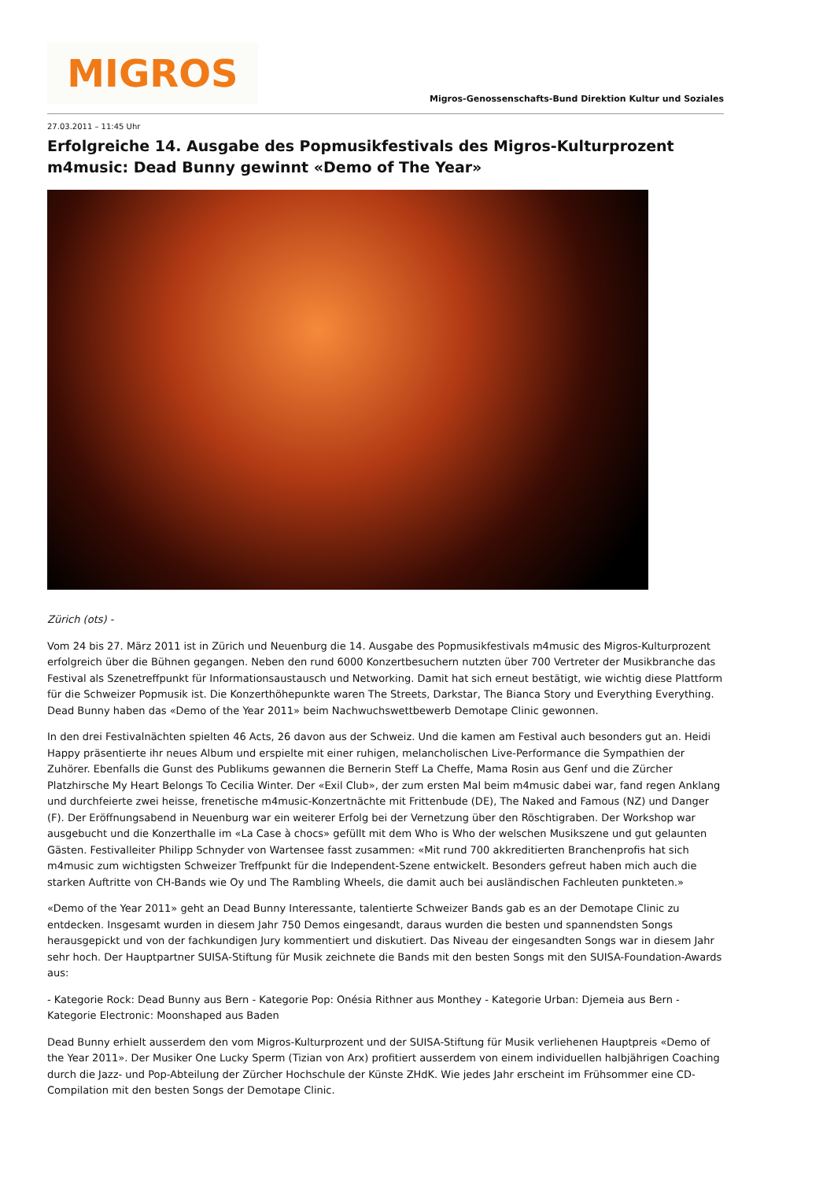MIGROS
Migros-Genossenschafts-Bund Direktion Kultur und Soziales
27.03.2011 – 11:45 Uhr
Erfolgreiche 14. Ausgabe des Popmusikfestivals des Migros-Kulturprozent m4music: Dead Bunny gewinnt «Demo of The Year»
Zürich (ots) -
Vom 24 bis 27. März 2011 ist in Zürich und Neuenburg die 14. Ausgabe des Popmusikfestivals m4music des Migros-Kulturprozent erfolgreich über die Bühnen gegangen. Neben den rund 6000 Konzertbesuchern nutzten über 700 Vertreter der Musikbranche das Festival als Szenetreffpunkt für Informationsaustausch und Networking. Damit hat sich erneut bestätigt, wie wichtig diese Plattform für die Schweizer Popmusik ist. Die Konzerthöhepunkte waren The Streets, Darkstar, The Bianca Story und Everything Everything. Dead Bunny haben das «Demo of the Year 2011» beim Nachwuchswettbewerb Demotape Clinic gewonnen.
In den drei Festivalnächten spielten 46 Acts, 26 davon aus der Schweiz. Und die kamen am Festival auch besonders gut an. Heidi Happy präsentierte ihr neues Album und erspielte mit einer ruhigen, melancholischen Live-Performance die Sympathien der Zuhörer. Ebenfalls die Gunst des Publikums gewannen die Bernerin Steff La Cheffe, Mama Rosin aus Genf und die Zürcher Platzhirsche My Heart Belongs To Cecilia Winter. Der «Exil Club», der zum ersten Mal beim m4music dabei war, fand regen Anklang und durchfeierte zwei heisse, frenetische m4music-Konzertnächte mit Frittenbude (DE), The Naked and Famous (NZ) und Danger (F). Der Eröffnungsabend in Neuenburg war ein weiterer Erfolg bei der Vernetzung über den Röschtigraben. Der Workshop war ausgebucht und die Konzerthalle im «La Case à chocs» gefüllt mit dem Who is Who der welschen Musikszene und gut gelaunten Gästen. Festivalleiter Philipp Schnyder von Wartensee fasst zusammen: «Mit rund 700 akkreditierten Branchenprofis hat sich m4music zum wichtigsten Schweizer Treffpunkt für die Independent-Szene entwickelt. Besonders gefreut haben mich auch die starken Auftritte von CH-Bands wie Oy und The Rambling Wheels, die damit auch bei ausländischen Fachleuten punkteten.»
«Demo of the Year 2011» geht an Dead Bunny Interessante, talentierte Schweizer Bands gab es an der Demotape Clinic zu entdecken. Insgesamt wurden in diesem Jahr 750 Demos eingesandt, daraus wurden die besten und spannendsten Songs herausgepickt und von der fachkundigen Jury kommentiert und diskutiert. Das Niveau der eingesandten Songs war in diesem Jahr sehr hoch. Der Hauptpartner SUISA-Stiftung für Musik zeichnete die Bands mit den besten Songs mit den SUISA-Foundation-Awards aus:
- Kategorie Rock: Dead Bunny aus Bern - Kategorie Pop: Onésia Rithner aus Monthey - Kategorie Urban: Djemeia aus Bern - Kategorie Electronic: Moonshaped aus Baden
Dead Bunny erhielt ausserdem den vom Migros-Kulturprozent und der SUISA-Stiftung für Musik verliehenen Hauptpreis «Demo of the Year 2011». Der Musiker One Lucky Sperm (Tizian von Arx) profitiert ausserdem von einem individuellen halbjährigen Coaching durch die Jazz- und Pop-Abteilung der Zürcher Hochschule der Künste ZHdK. Wie jedes Jahr erscheint im Frühsommer eine CD-Compilation mit den besten Songs der Demotape Clinic.